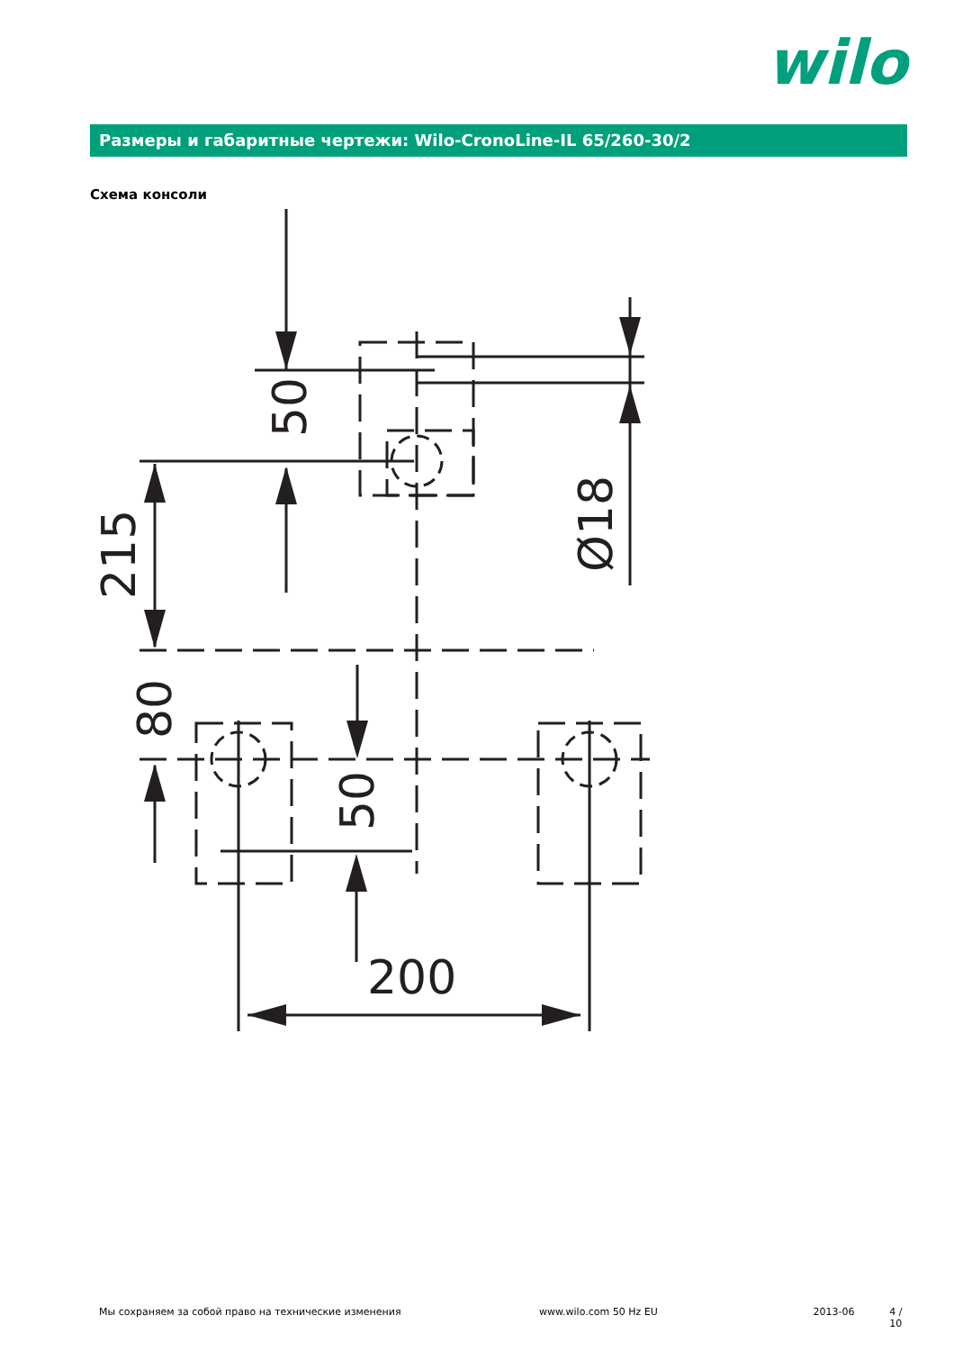wilo
Размеры и габаритные чертежи: Wilo-CronoLine-IL 65/260-30/2
Схема консоли
50
215
80
50
Ø18
200
Мы сохраняем за собой право на технические изменения www.wilo.com 50 Hz EU 2013-06 4 / 10